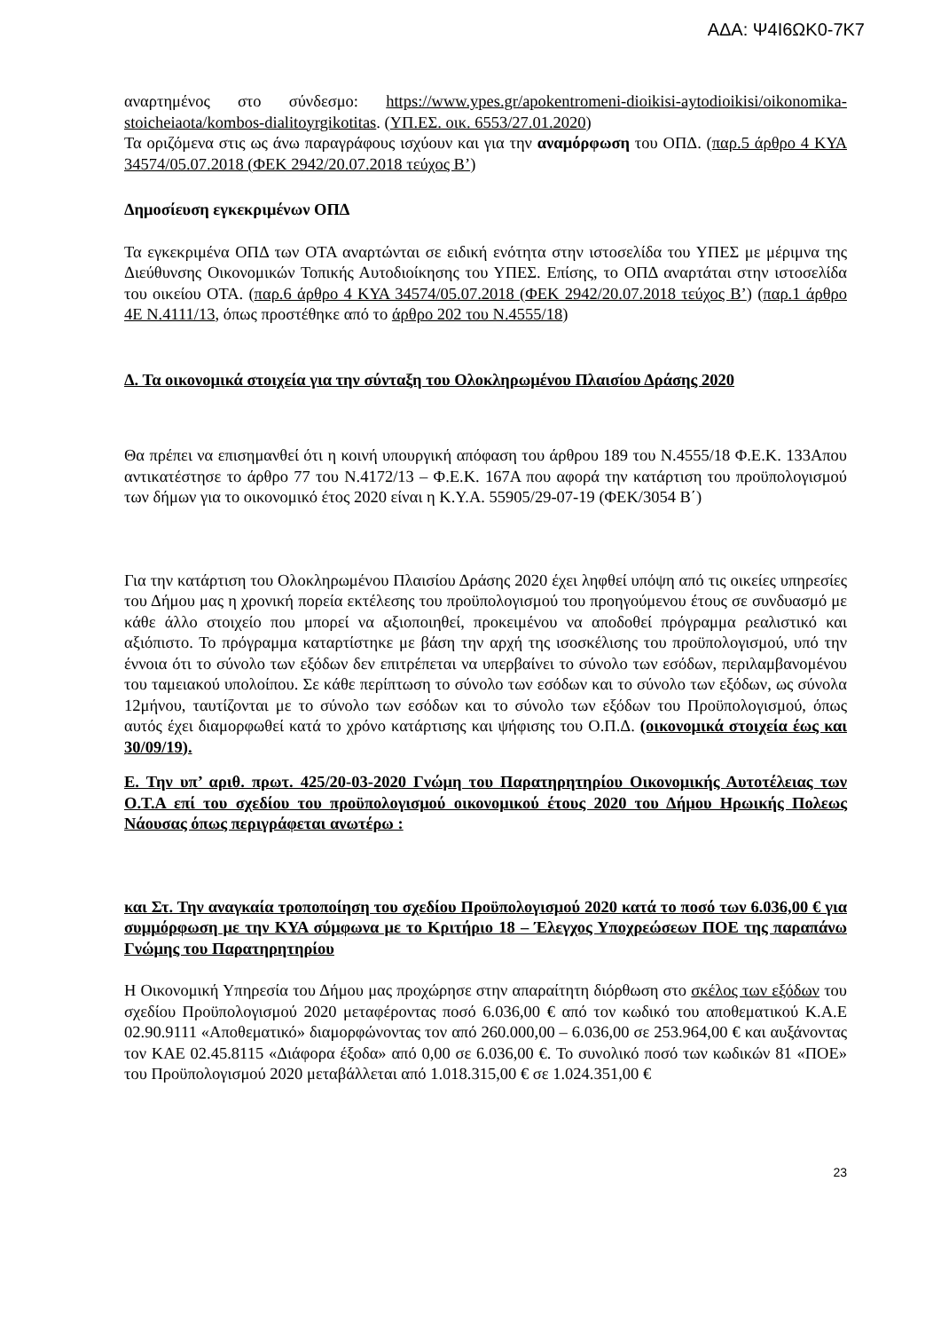ΑΔΑ: Ψ4Ι6ΩΚ0-7Κ7
αναρτημένος στο σύνδεσμο: https://www.ypes.gr/apokentromeni-dioikisi-aytodioikisi/oikonomika-stoicheiaota/kombos-dialitoyrgikotitas. (ΥΠ.ΕΣ. οικ. 6553/27.01.2020)
Τα οριζόμενα στις ως άνω παραγράφους ισχύουν και για την αναμόρφωση του ΟΠΔ. (παρ.5 άρθρο 4 ΚΥΑ 34574/05.07.2018 (ΦΕΚ 2942/20.07.2018 τεύχος Β’)
Δημοσίευση εγκεκριμένων ΟΠΔ
Τα εγκεκριμένα ΟΠΔ των ΟΤΑ αναρτώνται σε ειδική ενότητα στην ιστοσελίδα του ΥΠΕΣ με μέριμνα της Διεύθυνσης Οικονομικών Τοπικής Αυτοδιοίκησης του ΥΠΕΣ. Επίσης, το ΟΠΔ αναρτάται στην ιστοσελίδα του οικείου ΟΤΑ. (παρ.6 άρθρο 4 ΚΥΑ 34574/05.07.2018 (ΦΕΚ 2942/20.07.2018 τεύχος Β’) (παρ.1 άρθρο 4Ε Ν.4111/13, όπως προστέθηκε από το άρθρο 202 του Ν.4555/18)
Δ. Τα οικονομικά στοιχεία για την σύνταξη του Ολοκληρωμένου Πλαισίου Δράσης 2020
Θα πρέπει να επισημανθεί ότι η κοινή υπουργική απόφαση του άρθρου 189 του Ν.4555/18 Φ.Ε.Κ. 133Απου αντικατέστησε το άρθρο 77 του Ν.4172/13 – Φ.Ε.Κ. 167Α που αφορά την κατάρτιση του προϋπολογισμού των δήμων για το οικονομικό έτος 2020 είναι η Κ.Υ.Α. 55905/29-07-19 (ΦΕΚ/3054 Β΄)
Για την κατάρτιση του Ολοκληρωμένου Πλαισίου Δράσης 2020 έχει ληφθεί υπόψη από τις οικείες υπηρεσίες του Δήμου μας η χρονική πορεία εκτέλεσης του προϋπολογισμού του προηγούμενου έτους σε συνδυασμό με κάθε άλλο στοιχείο που μπορεί να αξιοποιηθεί, προκειμένου να αποδοθεί πρόγραμμα ρεαλιστικό και αξιόπιστο. Το πρόγραμμα καταρτίστηκε με βάση την αρχή της ισοσκέλισης του προϋπολογισμού, υπό την έννοια ότι το σύνολο των εξόδων δεν επιτρέπεται να υπερβαίνει το σύνολο των εσόδων, περιλαμβανομένου του ταμειακού υπολοίπου. Σε κάθε περίπτωση το σύνολο των εσόδων και το σύνολο των εξόδων, ως σύνολα 12μήνου, ταυτίζονται με το σύνολο των εσόδων και το σύνολο των εξόδων του Προϋπολογισμού, όπως αυτός έχει διαμορφωθεί κατά το χρόνο κατάρτισης και ψήφισης του Ο.Π.Δ. (οικονομικά στοιχεία έως και 30/09/19).
Ε. Την υπ’ αριθ. πρωτ. 425/20-03-2020 Γνώμη του Παρατηρητηρίου Οικονομικής Αυτοτέλειας των Ο.Τ.Α επί του σχεδίου του προϋπολογισμού οικονομικού έτους 2020 του Δήμου Ηρωικής Πολεως Νάουσας όπως περιγράφεται ανωτέρω :
και Στ. Την αναγκαία τροποποίηση του σχεδίου Προϋπολογισμού 2020 κατά το ποσό των 6.036,00 € για συμμόρφωση με την ΚΥΑ σύμφωνα με το Κριτήριο 18 – Έλεγχος Υποχρεώσεων ΠΟΕ της παραπάνω Γνώμης του Παρατηρητηρίου
Η Οικονομική Υπηρεσία του Δήμου μας προχώρησε στην απαραίτητη διόρθωση στο σκέλος των εξόδων του σχεδίου Προϋπολογισμού 2020 μεταφέροντας ποσό 6.036,00 € από τον κωδικό του αποθεματικού Κ.Α.Ε 02.90.9111 «Αποθεματικό» διαμορφώνοντας τον από 260.000,00 – 6.036,00 σε 253.964,00 € και αυξάνοντας τον ΚΑΕ 02.45.8115 «Διάφορα έξοδα» από 0,00 σε 6.036,00 €. Το συνολικό ποσό των κωδικών 81 «ΠΟΕ» του Προϋπολογισμού 2020 μεταβάλλεται από 1.018.315,00 € σε 1.024.351,00 €
23